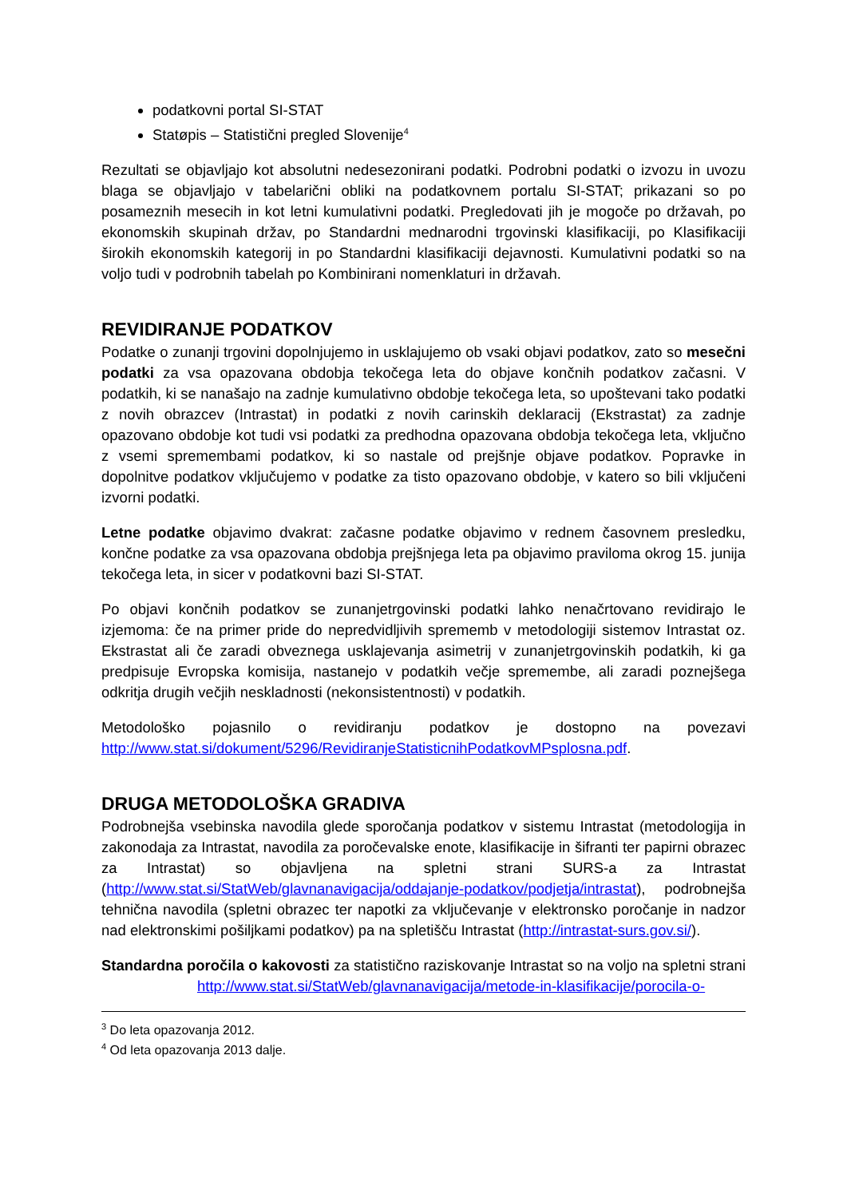podatkovni portal SI-STAT
Statøpis – Statistični pregled Slovenije<sup>4</sup>
Rezultati se objavljajo kot absolutni nedesezonirani podatki. Podrobni podatki o izvozu in uvozu blaga se objavljajo v tabelarični obliki na podatkovnem portalu SI-STAT; prikazani so po posameznih mesecih in kot letni kumulativni podatki. Pregledovati jih je mogoče po državah, po ekonomskih skupinah držav, po Standardni mednarodni trgovinski klasifikaciji, po Klasifikaciji širokih ekonomskih kategorij in po Standardni klasifikaciji dejavnosti. Kumulativni podatki so na voljo tudi v podrobnih tabelah po Kombinirani nomenklaturi in državah.
REVIDIRANJE PODATKOV
Podatke o zunanji trgovini dopolnjujemo in usklajujemo ob vsaki objavi podatkov, zato so mesečni podatki za vsa opazovana obdobja tekočega leta do objave končnih podatkov začasni. V podatkih, ki se nanašajo na zadnje kumulativno obdobje tekočega leta, so upoštevani tako podatki z novih obrazcev (Intrastat) in podatki z novih carinskih deklaracij (Ekstrastat) za zadnje opazovano obdobje kot tudi vsi podatki za predhodna opazovana obdobja tekočega leta, vključno z vsemi spremembami podatkov, ki so nastale od prejšnje objave podatkov. Popravke in dopolnitve podatkov vključujemo v podatke za tisto opazovano obdobje, v katero so bili vključeni izvorni podatki.
Letne podatke objavimo dvakrat: začasne podatke objavimo v rednem časovnem presledku, končne podatke za vsa opazovana obdobja prejšnjega leta pa objavimo praviloma okrog 15. junija tekočega leta, in sicer v podatkovni bazi SI-STAT.
Po objavi končnih podatkov se zunanjetrgovinski podatki lahko nenačrtovano revidirajo le izjemoma: če na primer pride do nepredvidljivih sprememb v metodologiji sistemov Intrastat oz. Ekstrastat ali če zaradi obveznega usklajevanja asimetrij v zunanjetrgovinskih podatkih, ki ga predpisuje Evropska komisija, nastanejo v podatkih večje spremembe, ali zaradi poznejšega odkritja drugih večjih neskladnosti (nekonsistentnosti) v podatkih.
Metodološko pojasnilo o revidiranju podatkov je dostopno na povezavi http://www.stat.si/dokument/5296/RevidiranjeStatisticnihPodatkovMPsplosna.pdf.
DRUGA METODOLOŠKA GRADIVA
Podrobnejša vsebinska navodila glede sporočanja podatkov v sistemu Intrastat (metodologija in zakonodaja za Intrastat, navodila za poročevalske enote, klasifikacije in šifranti ter papirni obrazec za Intrastat) so objavljena na spletni strani SURS-a za Intrastat (http://www.stat.si/StatWeb/glavnanavigacija/oddajanje-podatkov/podjetja/intrastat), podrobnejša tehnična navodila (spletni obrazec ter napotki za vključevanje v elektronsko poročanje in nadzor nad elektronskimi pošiljkami podatkov) pa na spletišču Intrastat (http://intrastat-surs.gov.si/).
Standardna poročila o kakovosti za statistično raziskovanje Intrastat so na voljo na spletni strani http://www.stat.si/StatWeb/glavnanavigacija/metode-in-klasifikacije/porocila-o-
<sup>3</sup> Do leta opazovanja 2012.
<sup>4</sup> Od leta opazovanja 2013 dalje.